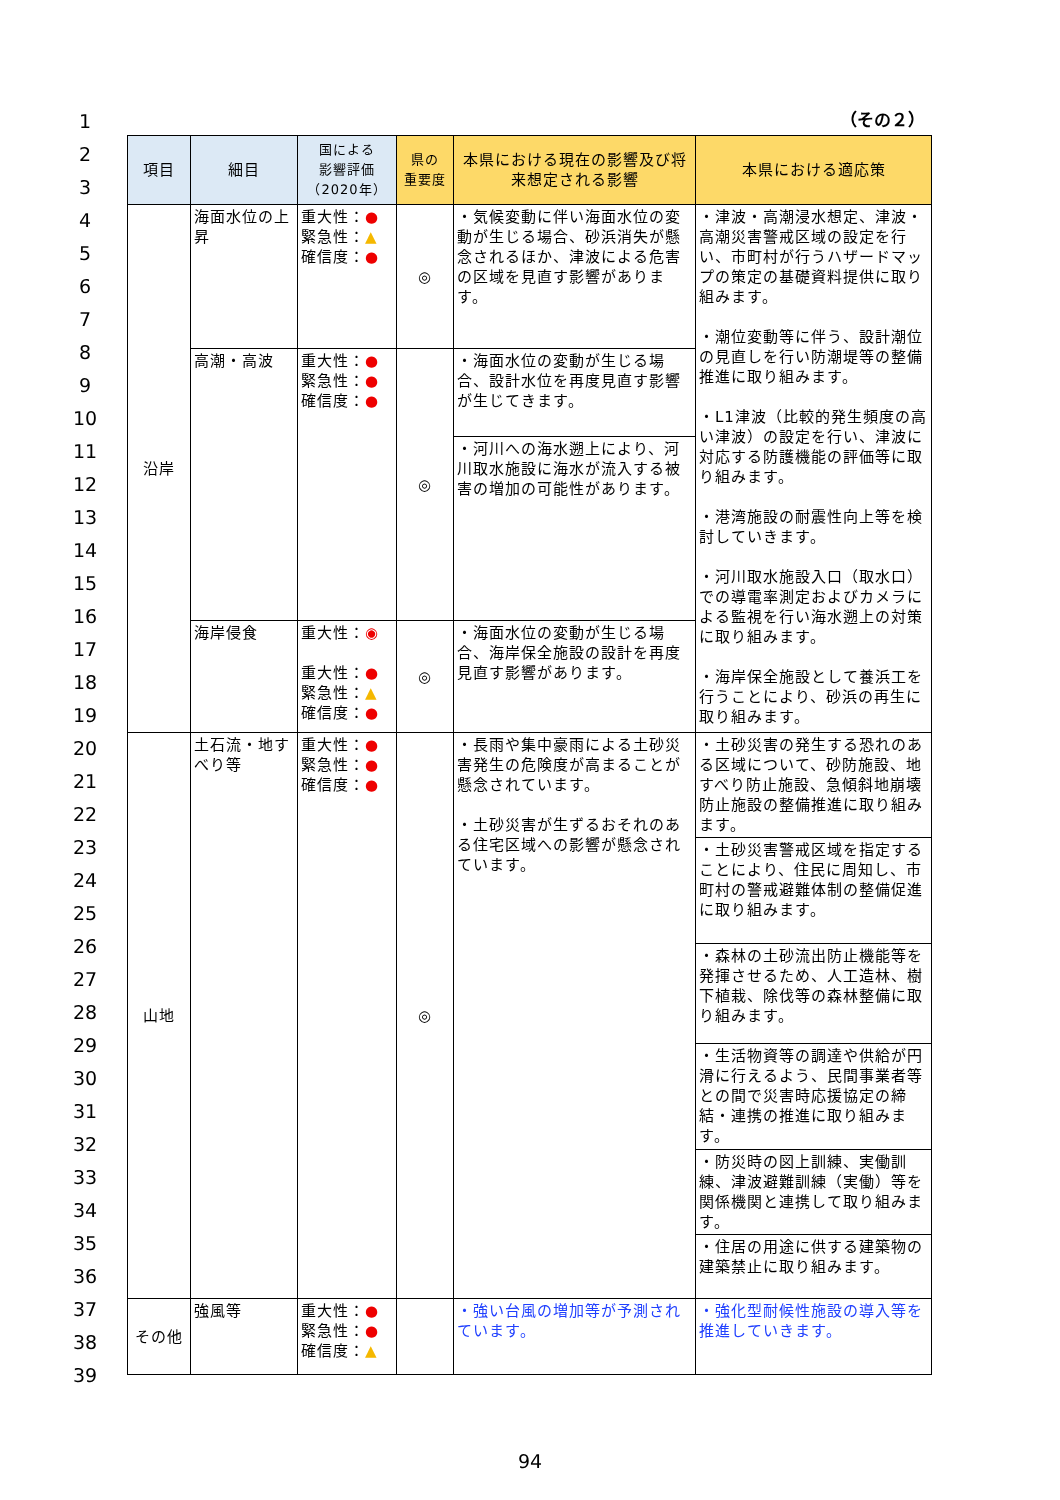1
2
3
4
5
6
7
8
9
10
11
12
13
14
15
16
17
18
19
20
21
22
23
24
25
26
27
28
29
30
31
32
33
34
35
36
37
38
39
（その２）
| 項目 | 細目 | 国による 影響評価 （2020年） | 県の 重要度 | 本県における現在の影響及び将来想定される影響 | 本県における適応策 |
| --- | --- | --- | --- | --- | --- |
| 沿岸 | 海面水位の上昇 | 重大性： ● 緊急性： ▲ 確信度： ● | ◎ | ・気候変動に伴い海面水位の変動が生じる場合、砂浜消失が懸念されるほか、津波による危害の区域を見直す影響があります。 | ・津波・高潮浸水想定、津波・高潮災害警戒区域の設定を行い、市町村が行うハザードマップの策定の基礎資料提供に取り組みます。 ・潮位変動等に伴う、設計潮位の見直しを行い防潮堤等の整備推進に取り組みます。 ・L1津波（比較的発生頻度の高い津波）の設定を行い、津波に対応する防護機能の評価等に取り組みます。 ・港湾施設の耐震性向上等を検討していきます。 ・河川取水施設入口（取水口）での導電率測定およびカメラによる監視を行い海水遡上の対策に取り組みます。 ・海岸保全施設として養浜工を行うことにより、砂浜の再生に取り組みます。 |
| | 高潮・高波 | 重大性： ● 緊急性： ● 確信度： ● | ◎ | ・海面水位の変動が生じる場合、設計水位を再度見直す影響が生じてきます。 | |
| | | | | ・河川への海水遡上により、河川取水施設に海水が流入する被害の増加の可能性があります。 | |
| | 海岸侵食 | 重大性： ◉ 重大性： ● 緊急性： ▲ 確信度： ● | ◎ | ・海面水位の変動が生じる場合、海岸保全施設の設計を再度見直す影響があります。 | |
| 山地 | 土石流・地すべり等 | 重大性： ● 緊急性： ● 確信度： ● | ◎ | ・長雨や集中豪雨による土砂災害発生の危険度が高まることが懸念されています。 ・土砂災害が生ずるおそれのある住宅区域への影響が懸念されています。 | ・土砂災害の発生する恐れのある区域について、砂防施設、地すべり防止施設、急傾斜地崩壊防止施設の整備推進に取り組みます。 |
| | | | | | ・土砂災害警戒区域を指定することにより、住民に周知し、市町村の警戒避難体制の整備促進に取り組みます。 |
| | | | | | ・森林の土砂流出防止機能等を発揮させるため、人工造林、樹下植栽、除伐等の森林整備に取り組みます。 |
| | | | | | ・生活物資等の調達や供給が円滑に行えるよう、民間事業者等との間で災害時応援協定の締結・連携の推進に取り組みます。 |
| | | | | | ・防災時の図上訓練、実働訓練、津波避難訓練（実働）等を関係機関と連携して取り組みます。 |
| | | | | | ・住居の用途に供する建築物の建築禁止に取り組みます。 |
| その他 | 強風等 | 重大性： ● 緊急性： ● 確信度： ▲ | | ・強い台風の増加等が予測されています。 | ・強化型耐候性施設の導入等を推進していきます。 |
94